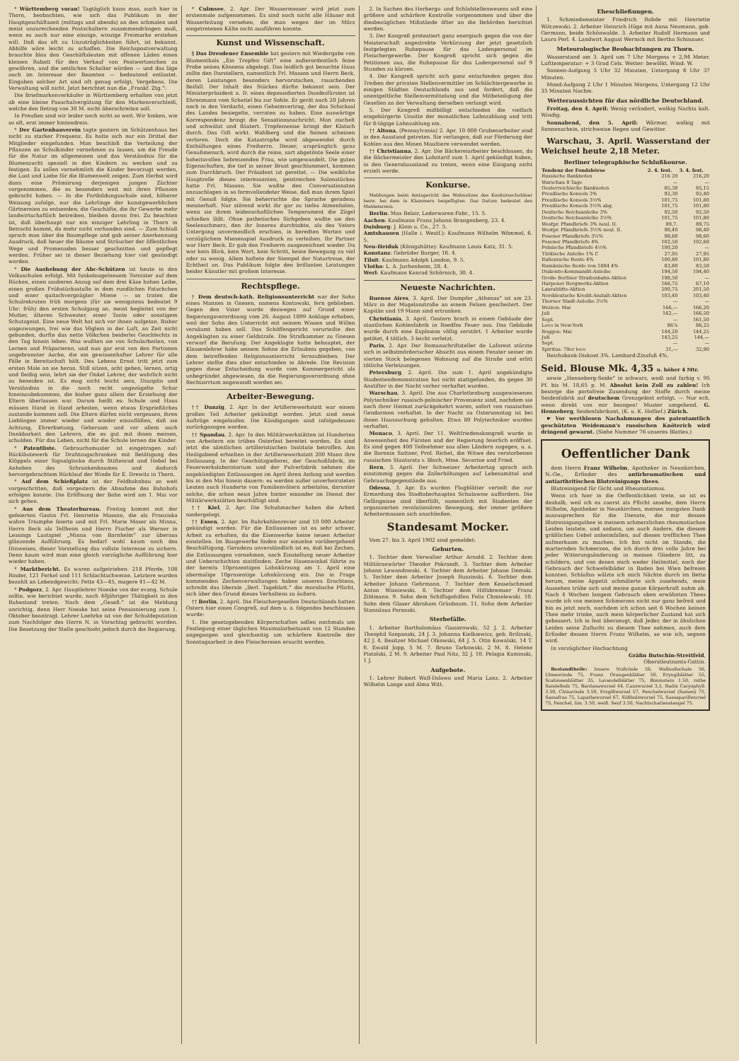* Württemberg voran! Tagtäglich kann man, auch hier in Thorn, beobachten, wie sich das Publikum in der Hauptgeschäftszeit (mittags und abends) an den schmalen und meist unzureichenden Postschaltern zusammendrängen muß, wenn es auch nur eine einzige, winzige Freimarke erstehen will. Daß das oft zu Unzuträglichkeiten führt, ist bekannt. Abhilfe wäre leicht zu schaffen. Die Reichspostverwaltung brauchte blos den Geschäftsleuten mit offenen Läden einen kleinen Rabatt für den Verkauf von Postwertzeichen zu gewähren, und die amtlichen Schalter würden — und das läge auch im Interesse der Beamten — bedeutend entlastet. Eingaben solcher Art sind oft genug erfolgt. Vergebens. Die Verwaltung will nicht. Jetzt berichtet nun die „Frankf. Ztg.“:
Die Briefmarkenverkäufer in Württemberg erhalten von jetzt ab eine kleine Pauschalvergütung für den Markenverschleiß, welche den Betrag von 30 M. nicht überschreiten soll.
In Preußen sind wir leider noch nicht so weit. Wir hinken, wie so oft, erst immer hintendrein.
* Der Gartenbauverein tagte gestern im Schützenhaus bei nicht zu starker Frequenz. Es hatte sich nur ein Drittel der Mitglieder eingefunden. Man beschloß die Verteilung der Pflanzen an Schulkinder vornehmen zu lassen, um die Freude für die Natur im allgemeinen und das Verständnis für die Blumenzucht speziell in den Kindern zu wecken und zu festigen. Es sollen vornehmlich die Kinder bevorzugt werden, die Lust und Liebe für die Blumenwelt zeigen. Zum Herbst wird dann eine Prämiirung derjenigen jungen Züchter vorgenommen, die es besonders weit mit ihren Pflanzen gebracht haben. — In die Fortbildungsschule sind, höherer Weisung zufolge, nur die Lehrlinge der kunstgewerblichen Gärtnereien zu entsenden; die Geschäfte, die ihr Gewerbe mehr landwirtschaftlich betreiben, bleiben davon frei. Zu beachten ist, daß überhaupt nur ein einziger Lehrling in Thorn in Betracht kommt, da mehr nicht vorhanden sind. — Zum Schluß sprach man über die Baumpflege und gab seiner Anerkennung Ausdruck, daß heuer die Bäume und Sträucher der öffentlichen Wege und Promenaden besser geschnitten und gepflegt werden. Früher sei in dieser Beziehung hier viel gesündigt worden.
* Die Aushebung der Abc-Schützen ist heute in den Volksschulen erfolgt. Mit funkelnagelneuem Tornister auf dem Rücken, einen sauberen Anzug auf dem drei Käse hohen Leibe, einen großen Frühstücksstulle in dem rundlichen Patschchen und einer quitschvergnügter Miene — so traten die Schulrekruten früh morgens (für sie wenigstens bedeutet 9 Uhr: früh) den ersten Schulgang an, meist begleitet von der Mutter, älteren Schwester, einer Tante oder sonstigem Schutzgeist. Eine neue Welt hat sich vor ihnen aufgetan. Bisher ungezwungen, frei wie das Vöglein in der Luft, an Zeit nicht gebunden, durfte das nette Völkchen beiderlei Geschlechts in den Tag hinein leben. Was wußten sie von Schularbeiten, von Lernen und Präparieren, und nun gar erst von den Portionen ungebrannter Asche, die ein gewissenhafter Lehrer für alle Fälle in Bereitschaft hält. Des Lebens Ernst tritt jetzt zum ersten Male an sie heran. Still sitzen, acht geben, lernen, artig und fleißig sein, lehrt sie der Onkel Lehrer, der wahrlich nicht zu beneiden ist. Es mag nicht leicht sein, Disziplin und Verständnis in die noch recht ungezügelte Schar hineinzubekommen, die bisher ganz allein der Erziehung der Eltern überlassen war. Darum heißt es: Schule und Haus müssen Hand in Hand arbeiten, wenn etwas Ersprießliches zustande kommen soll. Die Eltern dürfen nicht vergessen, ihren Lieblingen immer wieder und wieder einzuflößen, daß sie Achtung, Ehrerbietung, Gehorsam und vor allem auch Dankbarkeit den Lehrern, die es gut mit ihnen meinen, schulden. Für das Leben, nicht für die Schule lernen die Kinder.
* Patentliste. Gebrauchsmuster ist eingetragen auf: Rückläutewerk für Drahtzugschranken mit Betätigung des Klöppels einer Signalglocke durch Stiftenrad und Hebel bei Anheben des Schrankenbaumes und dadurch hervorgebrachtem Rücklauf der Winde für E. Drewitz in Thorn.
* Auf dem Schießplatz ist der Feldbahnbau so weit vorgeschritten, daß vorgestern die Abnahme des Bahnhofs erfolgen konnte. Die Eröffnung der Bahn wird am 1. Mai vor sich gehen.
* Aus dem Theaterbureau. Freitag kommt mit der gefeierten Gastin Frl. Henriette Masson, die als Franziska wahre Triumphe feierte und mit Frl. Marie Moser als Minna, Herrn Beck als Tellheim und Herrn Fischer als Werner in Lessings Lustspiel „Minna von Barnhelm“ zur überaus glänzende Aufführung. Es bedarf wohl kaum noch des Hinweises, dieser Vorstellung das vollste Interesse zu sichern. Denn kaum wird man eine gleich vorzügliche Aufführung hier wieder haben.
* Marktbericht. Es waren aufgetrieben: 218 Pferde, 108 Rinder, 121 Ferkel und 111 Schlachtschweine. Letztere wurden bezahlt an Lebendgewicht: Fette 43—45, magere 41—42 M.
* Podgorz, 2. Apr. Hauptlehrer Noeske von der evang. Schule sollte, wie berichtet wurde, nach 40jähriger Thätigkeit in den Ruhestand treten. Nach dem „Gesell.“ ist die Meldung unrichtig, denn Herr Noeske hat seine Pensionierung zum 1. Oktober beantragt. Lehrer Loehrke ist von der Schuldeputation zum Nachfolger des Herrn N. in Vorschlag gebracht worden. Die Besetzung der Stelle geschieht jedoch durch die Regierung.
* Culmsee, 2. Apr. Der Wassermesser wird jetzt zum erstenmale aufgenommen. Es sind noch nicht alle Häuser mit Wasserleitung versehen, die man wegen der im März eingetretenen Kälte nicht ausführen konnte.
Kunst und Wissenschaft.
§ Das Dresdener Ensemble hat gestern mit Wiedergabe von Blumenthals „Ein Tropfen Gift“ eine außerordentlich feine Probe seines Könnens abgelegt. Das leidlich gut besuchte Haus zollte den Darstellern, namentlich Frl. Masson und Herrn Beck, deren Leistungen besonders hervorstachen, rauschenden Beifall. Der Inhalt des Stückes dürfte bekannt sein. Der Ministerpräsident a. D. eines depossidierten Duodezfürsten ist Ehrenmann vom Scheitel bis zur Sohle. Er gerät nach 20 Jahren noch in den Verdacht, einen Geheimvertrag, der das Schicksal des Landes besiegelte, verraten zu haben. Eine auswärtige Korrespondenz bringt die Sensationsnachricht. Man zischelt und schwätzt und flüstert. Tropfenweise bringt der Klatsch durch. Das Gift wirkt. Wahlberg und die Seinen scheinen verloren. Doch die Katastrophe wird abgewendet durch Enthüllungen eines Freiherrn. Dieser, ursprünglich ganz Genußmensch, wird durch die reine, zart abgetönte Seele einer hoheitsvollen liebreizenden Frau, wie umgewandelt. Die guten Eigenschaften, die tief in seiner Brust geschlummert, kommen zum Durchbruch. Der Präsident ist gerettet. — Die weibliche Hauptrolle dieses interessanten, geistreichen Salonstückes hatte Frl. Masson. Sie wußte den Conversationston anzuschlagen in so formvollendeter Weise, daß man ihrem Spiel mit Genuß folgte. Sie beherrschte die Sprache geradezu meisterhaft. Nur störend wirkt ihr gar zu tiefes Atmenholen, wenn sie ihrem leidenschaftlichen Temperament die Zügel schießen läßt. Ohne pathetisches Sichgeben wußte sie den Seelenschmerz, den ihr Inneres durchtobte, als des Vaters Untergang unvermeidlich erschien, in beredten Worten und vorzüglichem Mienenspiel Ausdruck zu verleihen. Ihr Partner war Herr Beck. Er gab den Freiherrn ausgezeichnet wieder. Da war kein Blick, kein Wort, kein Schritt, keine Bewegung zu viel oder zu wenig. Allem haftete der Stempel der Naturtreue, der Echtheit an. Das Publikum folgte den brillanten Leistungen beider Künstler mit großem Interesse.
Rechtspflege.
† Dem deutsch-kath. Religionsunterricht war der Sohn eines Mannes in Gnesen, namens Kontowski, fern geblieben. Gegen den Vater wurde deswegen auf Grund einer Regierungsverordnung vom 26. August 1899 Anklage erhoben, weil der Sohn den Unterricht mit seinem Wissen und Willen versäumt haben soll. Das Schöffengericht verurteilte den Angeklagten zu einer Geldstrafe. Die Strafkammer zu Gnesen verwarf die Berufung. Der Angeklagte hatte behauptet, der Klassenlehrer habe seinem Sohne die Erlaubnis gegeben, von dem betreffenden Religionsunterricht fernzubleiben. Der Lehrer stellte dies aber entschieden in Abrede. Die Revision gegen diese Entscheidung wurde vom Kammergericht als unbegründet abgewiesen, da die Regierungsverordnung ohne Rechtsirrtum angewandt worden sei.
Arbeiter-Bewegung.
†† Danzig, 2. Apr. In der Artilleriewerkstatt war einem großen Teil Arbeiter gekündigt worden. Jetzt sind neue Aufträge eingelaufen. Die Kündigungen sind infolgedessen zurückgezogen worden.
†† Spandau, 2. Apr. In den Militärwerkstätten ist Hunderten von Arbeitern ein trübes Osterfest bereitet worden. Es sind jetzt die sämtlichen artilleristischen Institute betroffen. Am Heiligabend erhielten in der Artilleriewerkstatt 200 Mann ihre Entlassung. In der Geschützgießerei, der Geschoßfabrik, im Feuerwerkslaboratorium und der Pulverfabrik nehmen die angekündigten Entlassungen im April ihren Anfang und werden bis in den Mai hinein dauern: es werden außer unverheirateten Leuten auch Hunderte von Familienvätern arbeitslos, darunter solche, die schon neun Jahre hinter einander im Dienst der Militärwerkstätten beschäftigt sind.
†† Kiel, 2. Apr. Die Schuhmacher haben die Arbeit niedergelegt.
†† Essen, 2. Apr. Im Ruhrkohlenrevier sind 10 000 Arbeiter gekündigt worden. Für die Entlassenen ist es sehr schwer, Arbeit zu erhalten, da die Eisenwerke keine neuen Arbeiter einstellen. Im Baugewerbe finden nur einzelne vorübergehend Beschäftigung. Geradezu unverständlich ist es, daß bei Zechen, die Entlassungen vornehmen, noch Einstellung neuer Arbeiter und Ueberschichten stattfinden. Zeche Hasenwinkel führte zu der bereits 10prozentigen Lohnkürzung am 1. April eine abermalige 10prozentige Lohnkürzung ein. Die in Frage kommenden Zechenverwaltungen haben unseres Erachtens, schreibt das liberale „Berl. Tageblatt.“ die moralische Pflicht, sich über den Grund dieses Verhaltens zu äußern.
†† Berlin, 2. April. Die Fleischergesellen Deutschlands hatten Ostern hier einen Congreß, auf dem u. a. folgendes beschlossen wurde:
1. Die gesetzgebenden Körperschaften sollen nochmals um Festlegung einer täglichen Maximalarbeitszeit von 12 Stunden angegangen und gleichzeitig um schärfere Kontrolle der Sonntagsarbeit in den Fleischereien ersucht werden.
2. In Sachen des Herbergs- und Schlafstellenwesens soll eine größere und schärfere Kontrolle vorgenommen und über die diesbezüglichen Mißstände öfter an die Behörden berichtet werden.
3. Der Kongreß protestiert ganz energisch gegen die von der Meisterschaft angestrebte Verkürzung der jetzt gesetzlich festgelegten Ruhepause für das Ladenpersonal im Fleischergewerbe. Der Kongreß spricht sich gegen die Petitionen aus, die Ruhepause für das Ladenpersonal auf 9 Stunden zu kürzen.
4. Der Kongreß spricht sich ganz entschieden gegen das Treiben der privaten Stellenvermittler im Schlächtergewerbe in einigen Städten Deutschlands aus und fordert, daß die unentgeltliche Stellenvermittelung und die Mitbeteiligung der Gesellen an der Verwaltung derselben verlangt wird.
5. Der Kongreß mißbilligt entschieden die vielfach eingebürgerte Unsitte der monatlichen Lohnzahlung und tritt für 8-tägige Lohnzahlung ein.
†† Altona, (Pennsylvania) 2. Apr. 10 000 Grubenarbeiter sind in den Ausstand getreten. Sie verlangen, daß zur Förderung der Kohlen aus den Minen Maultiere verwendet werden.
†† Christianna, 2. Apr. Die Bäckereiarbeiter beschlossen, da die Bäckermeister den Lohntarif zum 1. April gekündigt haben, in den Generalausstand zu treten, wenn eine Einigung nicht erzielt werde.
Konkurse.
Meldungen beim Amtsgericht des Wohnsitzes des Konkursschuldner bezw. bei dem in Klammern beigefügten. Das Datum bedeutet den Meldetermin.
Berlin: Max Belair, Lederwaren-Fabr., 15. 5.
Aachen: Kaufmann Franz Johann Brangenberg, 23. 4.
Duisburg: J. Klein u. Co., 27. 5.
Amtshausen (Halle i. Westf.): Kaufmann Wilhelm Wömmel, 6. 5.
Neu-Heiduk (Königshütte): Kaufmann Louis Katz, 31. 5.
Konstanz: Gebrüder Burger, 16. 4.
Tilsit: Kaufmann Adolph London, 9. 5.
Vlotho: L. A. Juchenheim, 28. 4.
Werl: Kaufmann Konrad Schörnich, 30. 4.
Neueste Nachrichten.
Buenos Aires, 3. April. Der Dampfer „Athenas“ ist am 23. März in der Magelanstraße an einem Felsen gescheitert. Der Kapitän und 19 Mann sind ertrunken.
Christiania, 3. April. Gestern brach in einem Gebäude der staatlichen Kohlenfabrik in Roedfos Feuer aus. Das Gebäude wurde durch eine Explosion völlig zerstört. 1 Arbeiter wurde getötet, 4 tötlich, 3 leicht verletzt.
Paris, 2. Apr. Der Romanschriftsteller de Laforest stürzte sich in selbstmörderischer Absicht aus einem Fenster seiner im vierten Stock belegenen Wohnung auf die Straße und erlitt tötliche Verletzungen.
Petersburg, 2. April. Die zum 1. April angekündigte Studentendemonstration hat nicht stattgefunden, da gegen 30 Anstifter in der Nacht vorher verhaftet wurden.
Warschau, 3. April. Die aus Charlottenburg ausgewiesenen Polytechniker russisch-polnischer Provenienz sind, nachdem sie nach ihrer Heimat zurückgekehrt waren, sofort von russischen Gendarmen verhaftet. In der Nacht zu Ostersonntag ist bei ihnen Haussuchung gehalten. Etwa 80 Polytechniker wurden verhaftet.
Monaco, 3. April. Der 11. Weltfriedenskongreß wurde in Anwesenheit des Fürsten und der Regierung feierlich eröffnet. Es sind gegen 400 Teilnehmer aus allen Ländern zugegen, u. a. die Baronin Suttner, Prof. Richet, die Witwe des verstorbenen russischen Staatsrats v. Bloch, Mme. Severine und Fried.
Bern, 3. April. Der Schweizer Arbeitertag sprach sich einstimmig gegen die Zollerhöhungen auf Lebensmittel und Gebrauchsgegenstände aus.
Odessa, 3. Apr. Es wurden Flugblätter verteilt die zur Ermordung des Stadtoberhauptes Schulawow auffordern. Die Gefängnisse sind überfüllt, namentlich mit Studenten der organisierten revolutionären Bewegung, der immer größere Arbeitermassen sich anschließen.
Standesamt Mocker.
Vom 27. bis 3. April 1902 sind gemeldet:
Geburten.
1. Tochter dem Verwalter Arthur Arnold. 2. Tochter dem Militäranwärter Theodor Pokrandt. 3. Tochter dem Arbeiter Johann Lewandowski. 4. Tochter dem Arbeiter Johann Demski. 5. Tochter dem Arbeiter Joseph Ruszinski. 6. Tochter dem Arbeiter Johann Gehrmann. 7. Tochter dem Kesselschmied Anton Wisniewski. 8. Tochter dem Hilfsbremser Franz Zihlmann. 9. Sohn dem Schiffsgehilfen Felix Chmielewski. 10. Sohn dem Glaser Abraham Grünbaum. 11. Sohn dem Arbeiter Stanislaus Poranski.
Sterbefälle.
1. Arbeiter Bartholomäus Gasiorowski, 52 J. 2. Arbeiter Theophil Szepanski, 24 J. 3. Johanna Kielkiewicz, geb. Brilinski, 42 J. 4. Besitzer Michael Olkowski, 64 J. 5. Otto Kowalski, 14 T. 6. Ewald Jopp, 5 M. 7. Bruno Tarkowski, 2 M. 8. Helene Pistolski, 2 M. 9. Arbeiter Paul Nitz, 32 J. 10. Pelagia Kaminski, 1 J.
Aufgebote.
1. Lehrer Robert Walf-Dslowo und Maria Lanz. 2. Arbeiter Wilhelm Lange und Alma Witt.
Eheschließungen.
1. Schmiedemeister Friedrich Rohde mit Henriette Wilczewski. 2. Arbeiter Heinrich Hüge mit Anna Neumann, geb. Germann, beide Schönwalde. 3. Arbeiter Rudolf Hermann und Laura Perl. 4. Landwirt August Wernick mit Bertha Schinauer.
Meteorologische Beobachtungen zu Thorn.
Wasserstand am 3. April um 7 Uhr Morgens + 2,94 Meter. Lufttemperatur: + 3 Grad Cels. Wetter: bewölkt. Wind: W.
Sonnen-Aufgang 5 Uhr 32 Minuten, Untergang 6 Uhr 37 Minuten.
Mond-Aufgang 2 Uhr 1 Minuten Morgens, Untergang 12 Uhr 35 Minuten Nachm.
Wetteraussichten für das nördliche Deutschland.
Freitag, den 4. April: Wenig verändert, wolkig Nachts kalt. Windig.
Sonnabend, den 5. April: Wärmer, wolkig mit Sonnenschein, strichweise Regen und Gewitter.
Warschau, 3. April. Wasserstand der Weichsel heute 2,18 Meter.
Berliner telegraphische Schlußkourse.
| Tendenz der Fondsbörse | 2. 4. fest. | 3. 4. fest. |
| --- | --- | --- |
| Russische Banknoten | 216 20 | 216,20 |
| Warschau 8 Tage | — | — |
| Oesterreichische Banknoten | 85,30 | 85,15 |
| Preußische Konsols 3% | 92,30 | 92,40 |
| Preußische Konsols 3½% | 101,75 | 101,80 |
| Preußische Konsols 3½% abg. | 101,75 | 101,80 |
| Deutsche Reichsanleihe 3% | 92,50 | 92,50 |
| Deutsche Reichsanleihe 3½% | 101,75 | 101,80 |
| Westpr. Pfandbriefe 3% neul. II. | 89,7. | 89,75 |
| Westpr. Pfandbriefe 3½% neul. II. | 98,40 | 98,40 |
| Posener Pfandbriefe 3½% | 98,60 | 98,60 |
| Posener Pfandbriefe 4% | 102,50 | 102,60 |
| Polnische Pfandbriefe 4½% | 100,20 | — |
| Türkische Anleihe 1% C | 27,95 | 27,95 |
| Italienische Rente 4% | 100,80 | 101,80 |
| Rumänische Rente von 1894 4% | 83,80 | 83,50 |
| Diskonto-Kommandit-Anleihe | 194,50 | 194,40 |
| Große Berliner Straßenbahn-Aktien | 198,50 | — |
| Harpener Bergwerks-Aktien | 166,75 | 67,10 |
| Laurahütte-Aktien | 200,75 | 201,50 |
| Norddeutsche Kredit-Anstalt-Aktien | 103,40 | 103,40 |
| Thorner Stadt-Anleihe 3½% | — | — |
| Weizen: Mai | 166,— | 166,20 |
| Juli | 162,— | 166,50 |
| Sept. | — | 161,50 |
| Loco in New-York | 86⅞ | 86,25 |
| Roggen: Mai | 144,20 | 144,25 |
| Juli | 143,25 | 144,— |
| Sept. | — | — |
| Spiritus: 70er loco | 31,— | 32,90 |
Reichsbank-Diskont 3%. Lombard-Zinsfuß 4%.
Seid. Blouse Mk. 4,35 u. höher 4 Mtr.
sowie „Henneberg-Seide“ in schwarz, weiß und farbig v. 95 Pf. bis M. 18,65 p. M. Absolut kein Zoll zu zahlen! Ich besorge die portofreie Zusendung der Stoffe durch meine Seidenfabrik auf deutschem Grenzgebiet erfolgt. — Nur ech, wenn direkt von mir bezogen! Muster umgehend. G. Henneberg, Seidenfabrikant, (K. u. K. Hoflief.) Zürich.
☛ Vor werthlosen Nachahmungen des patentamtlich geschützten Weidemann's russischen Knöterich wird dringend gewarnt. (Siehe Nummer 76 unseres Blattes.)
Oeffentlicher Dank
dem Herrn Franz Wilhelm, Apotheker in Neunkirchen, N.-Oe., Erfinder des antirheumatischen und antiarthritischen Blutreinigungs thees.
Blutreinigend für Gicht und Rheumatismus.
Wenn ich hier in die Oeffentlichkeit trete, so ist es deshalb, weil ich es zuerst als Pflicht ansehe, dem Herrn Wilhelm, Apotheker in Neunkirchen, meinen innigsten Dank auszusprechen für die Dienste, die mir dessen Blutreinigungsthee in meinem schmerzlichen rheumatischen Leiden leistete, und sodann, um auch Andere, die diesem gräßlichen Uebel anheimfallen, auf diesen trefflichen Thee aufmerksam zu machen. Ich bin nicht im Stande, die marternden Schmerzen, die ich durch drei volle Jahre bei jeder Witterungsänderung in meinen Gliedern litt, zu schildern, und von denen mich weder Heilmittel, noch der Gebrauch der Schwefelbäder in Baden bei Wien befreien konnten. Schlaflos wälzte ich mich Nächte durch im Bette herum, meine Appetit schmälerte sich zusehends, mein Aussehen trübe sich und meine ganze Körperkraft nahm ab. Nach 4 Wochen langem Gebrauch oben erwähnten Thees wurde ich von meinen Schmerzen nicht nur ganz befreit und bin es jetzt noch, nachdem ich schon seit 6 Wochen keinen Thee mehr trinke, auch mein körperlicher Zustand hat sich gebessert. Ich in fest überzeugt, daß Jeder, der in ähnlichen Leiden seine Zuflucht zu diesem Thee nehmen, auch dem Erfinder dessen Herrn Franz Wilhelm, so wie ich, segnen wird.
In vorzüglicher Hochachtung
Gräfin Butschin-Streitfeld,
Oberstleutnants-Gattin.
Bestandtheile: Innere Nußrinde 56, Wallnußschale 56, Ulmenrinde 75, Franz. Orangenblätter 50, Eryngiblätter 55, Scabiosenblätter 35, Lavendelblätter 75, Bimmstein 1.50, rothe Sandelholz 75, Bardanawurzel 44, Canzwurzel 3,5, Radix Caryophyll. 3.50, Chinarinde 3.50, Erzgißwurzel 57, Fenchelwurzel (Samen) 75, Sassafras 75, Lapathewurzel 67, Süßholzwurzel 75, Sassaparillwurzel 75, Fenchel, Iim. 3.50, weiß. Senf 3.50, Nachtschattenstengel 75.